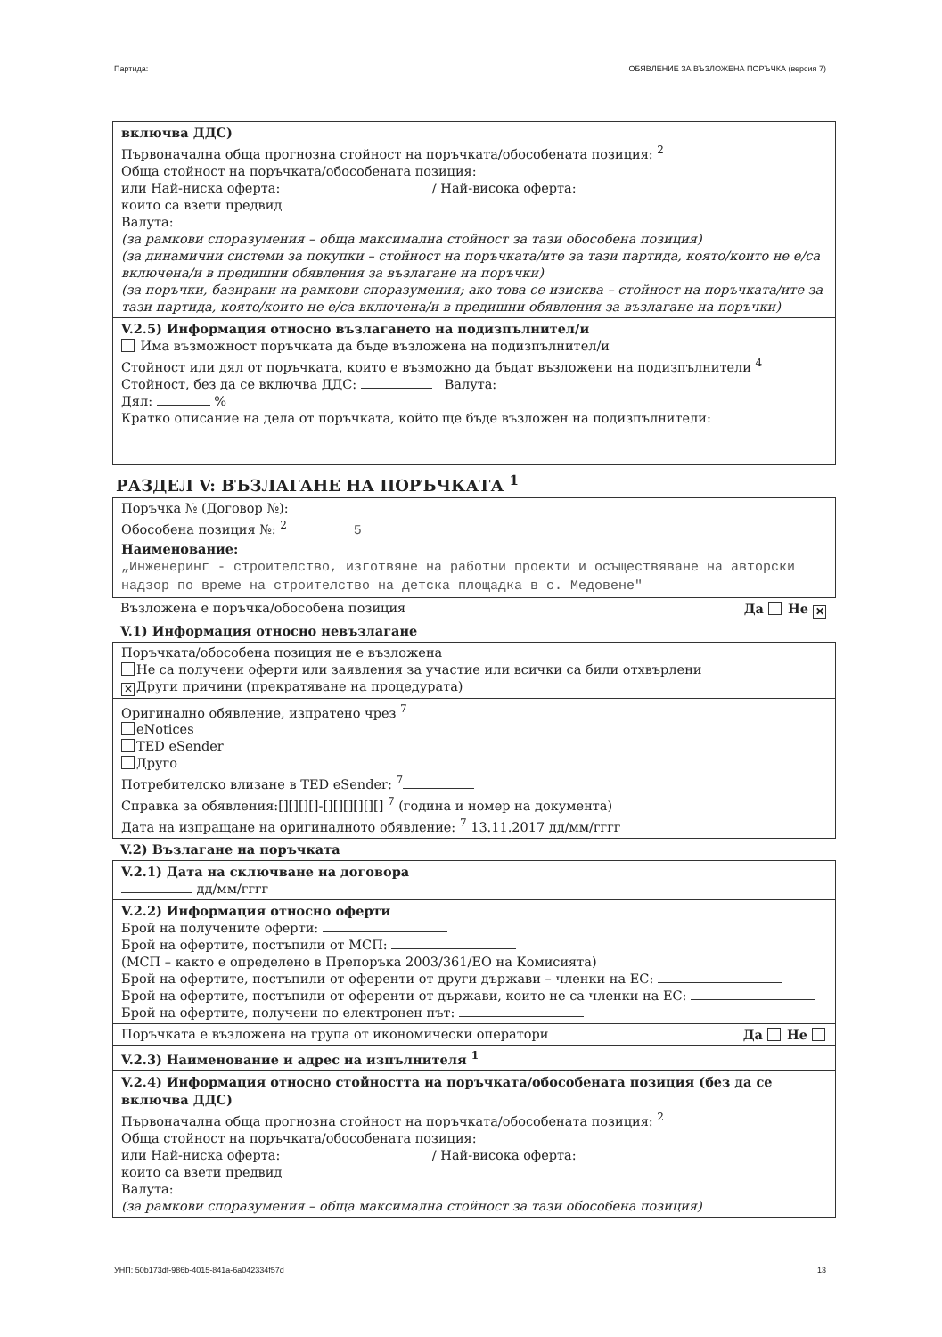Партида: ОБЯВЛЕНИЕ ЗА ВЪЗЛОЖЕНА ПОРЪЧКА (версия 7)
включва ДДС)
Първоначална обща прогнозна стойност на поръчката/обособената позиция: <sup>2</sup>
Обща стойност на поръчката/обособената позиция:
или Най-ниска оферта: / Най-висока оферта:
които са взети предвид
Валута:
(за рамкови споразумения – обща максимална стойност за тази обособена позиция)
(за динамични системи за покупки – стойност на поръчката/ите за тази партида, която/които не е/са включена/и в предишни обявления за възлагане на поръчки)
(за поръчки, базирани на рамкови споразумения; ако това се изисква – стойност на поръчката/ите за тази партида, която/които не е/са включена/и в предишни обявления за възлагане на поръчки)
V.2.5) Информация относно възлагането на подизпълнител/и
Има възможност поръчката да бъде възложена на подизпълнител/и
Стойност или дял от поръчката, които е възможно да бъдат възложени на подизпълнители <sup>4</sup>
Стойност, без да се включва ДДС: Валута:
Дял: %
Кратко описание на дела от поръчката, който ще бъде възложен на подизпълнители:
РАЗДЕЛ V: ВЪЗЛАГАНЕ НА ПОРЪЧКАТА <sup>1</sup>
Поръчка № (Договор №):
Обособена позиция №: <sup>2</sup> 5
Наименование:
„Инженеринг - строителство, изготвяне на работни проекти и осъществяване на авторски надзор по време на строителство на детска площадка в с. Медовене"
Възложена е поръчка/обособена позиция Да Не ✕
V.1) Информация относно невъзлагане
Поръчката/обособена позиция не е възложена
Не са получени оферти или заявления за участие или всички са били отхвърлени
✕ Други причини (прекратяване на процедурата)
Оригинално обявление, изпратено чрез <sup>7</sup>
eNotices
TED eSender
Друго
Потребителско влизане в TED eSender: <sup>7</sup>
Справка за обявления:[][][][]-[][][][][][] <sup>7</sup> (година и номер на документа)
Дата на изпращане на оригиналното обявление: <sup>7</sup> 13.11.2017 дд/мм/гггг
V.2) Възлагане на поръчката
V.2.1) Дата на сключване на договора
дд/мм/гггг
V.2.2) Информация относно оферти
Брой на получените оферти:
Брой на офертите, постъпили от МСП:
(МСП – както е определено в Препоръка 2003/361/ЕО на Комисията)
Брой на офертите, постъпили от оференти от други държави – членки на ЕС:
Брой на офертите, постъпили от оференти от държави, които не са членки на ЕС:
Брой на офертите, получени по електронен път:
Поръчката е възложена на група от икономически оператори Да Не
V.2.3) Наименование и адрес на изпълнителя <sup>1</sup>
V.2.4) Информация относно стойността на поръчката/обособената позиция (без да се включва ДДС)
Първоначална обща прогнозна стойност на поръчката/обособената позиция: <sup>2</sup>
Обща стойност на поръчката/обособената позиция:
или Най-ниска оферта: / Най-висока оферта:
които са взети предвид
Валута:
(за рамкови споразумения – обща максимална стойност за тази обособена позиция)
УНП: 50b173df-986b-4015-841a-6a042334f57d 13